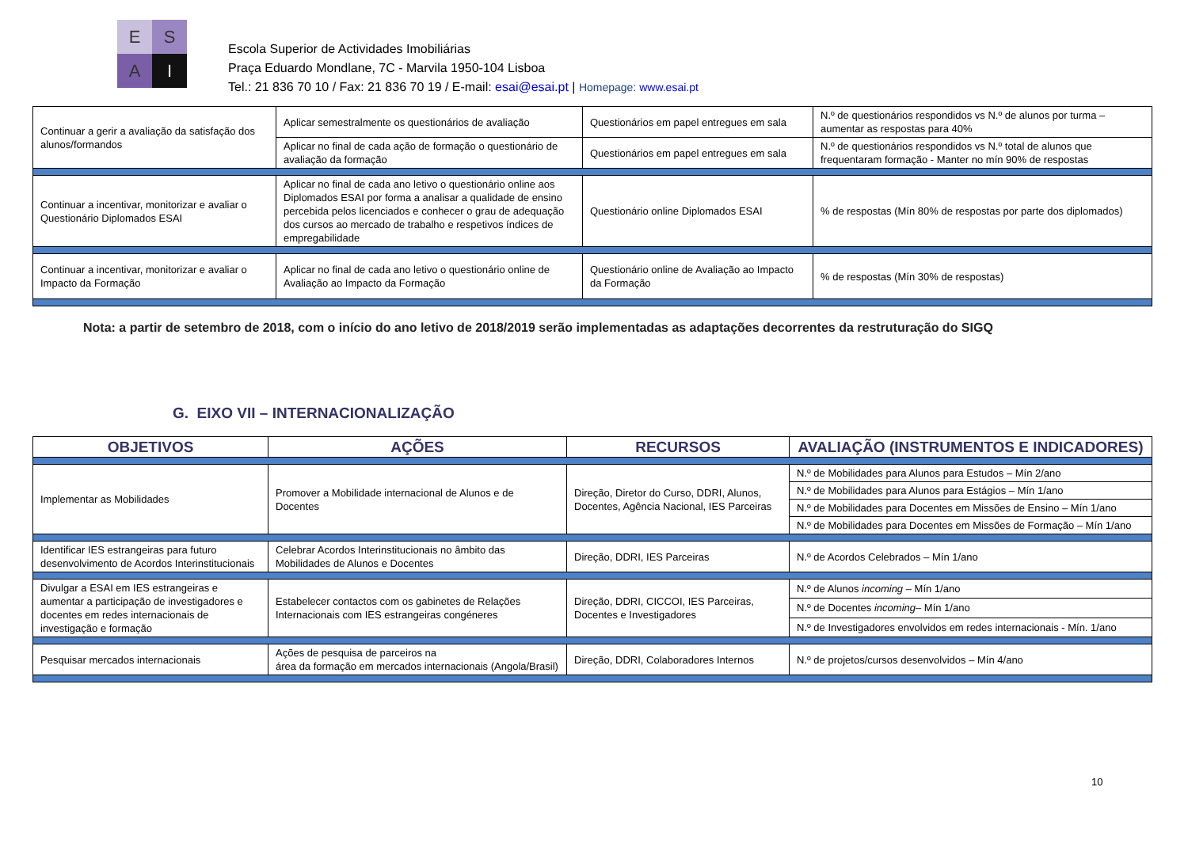E
S
A
I
Escola Superior de Actividades Imobiliárias
Praça Eduardo Mondlane, 7C - Marvila 1950-104 Lisboa
Tel.: 21 836 70 10 / Fax: 21 836 70 19 / E-mail: esai@esai.pt | Homepage: www.esai.pt
| Continuar a gerir a avaliação da satisfação dos alunos/formandos | Aplicar semestralmente os questionários de avaliação | Questionários em papel entregues em sala | N.º de questionários respondidos vs N.º de alunos por turma – aumentar as respostas para 40% |
| | Aplicar no final de cada ação de formação o questionário de avaliação da formação | Questionários em papel entregues em sala | N.º de questionários respondidos vs N.º total de alunos que frequentaram formação - Manter no mín 90% de respostas |
| Continuar a incentivar, monitorizar e avaliar o Questionário Diplomados ESAI | Aplicar no final de cada ano letivo o questionário online aos Diplomados ESAI por forma a analisar a qualidade de ensino percebida pelos licenciados e conhecer o grau de adequação dos cursos ao mercado de trabalho e respetivos índices de empregabilidade | Questionário online Diplomados ESAI | % de respostas (Mín 80% de respostas por parte dos diplomados) |
| Continuar a incentivar, monitorizar e avaliar o Impacto da Formação | Aplicar no final de cada ano letivo o questionário online de Avaliação ao Impacto da Formação | Questionário online de Avaliação ao Impacto da Formação | % de respostas (Mín 30% de respostas) |
Nota: a partir de setembro de 2018, com o início do ano letivo de 2018/2019 serão implementadas as adaptações decorrentes da restruturação do SIGQ
G. EIXO VII – INTERNACIONALIZAÇÃO
| OBJETIVOS | AÇÕES | RECURSOS | AVALIAÇÃO (INSTRUMENTOS E INDICADORES) |
| --- | --- | --- | --- |
| Implementar as Mobilidades | Promover a Mobilidade internacional de Alunos e de Docentes | Direção, Diretor do Curso, DDRI, Alunos, Docentes, Agência Nacional, IES Parceiras | N.º de Mobilidades para Alunos para Estudos – Mín 2/ano |
| | | | N.º de Mobilidades para Alunos para Estágios – Mín 1/ano |
| | | | N.º de Mobilidades para Docentes em Missões de Ensino – Mín 1/ano |
| | | | N.º de Mobilidades para Docentes em Missões de Formação – Mín 1/ano |
| Identificar IES estrangeiras para futuro desenvolvimento de Acordos Interinstitucionais | Celebrar Acordos Interinstitucionais no âmbito das Mobilidades de Alunos e Docentes | Direção, DDRI, IES Parceiras | N.º de Acordos Celebrados – Mín 1/ano |
| Divulgar a ESAI em IES estrangeiras e aumentar a participação de investigadores e docentes em redes internacionais de investigação e formação | Estabelecer contactos com os gabinetes de Relações Internacionais com IES estrangeiras congéneres | Direção, DDRI, CICCOI, IES Parceiras, Docentes e Investigadores | N.º de Alunos incoming – Mín 1/ano |
| | | | N.º de Docentes incoming – Mín 1/ano |
| | | | N.º de Investigadores envolvidos em redes internacionais - Mín. 1/ano |
| Pesquisar mercados internacionais | Ações de pesquisa de parceiros na área da formação em mercados internacionais (Angola/Brasil) | Direção, DDRI, Colaboradores Internos | N.º de projetos/cursos desenvolvidos – Mín 4/ano |
10